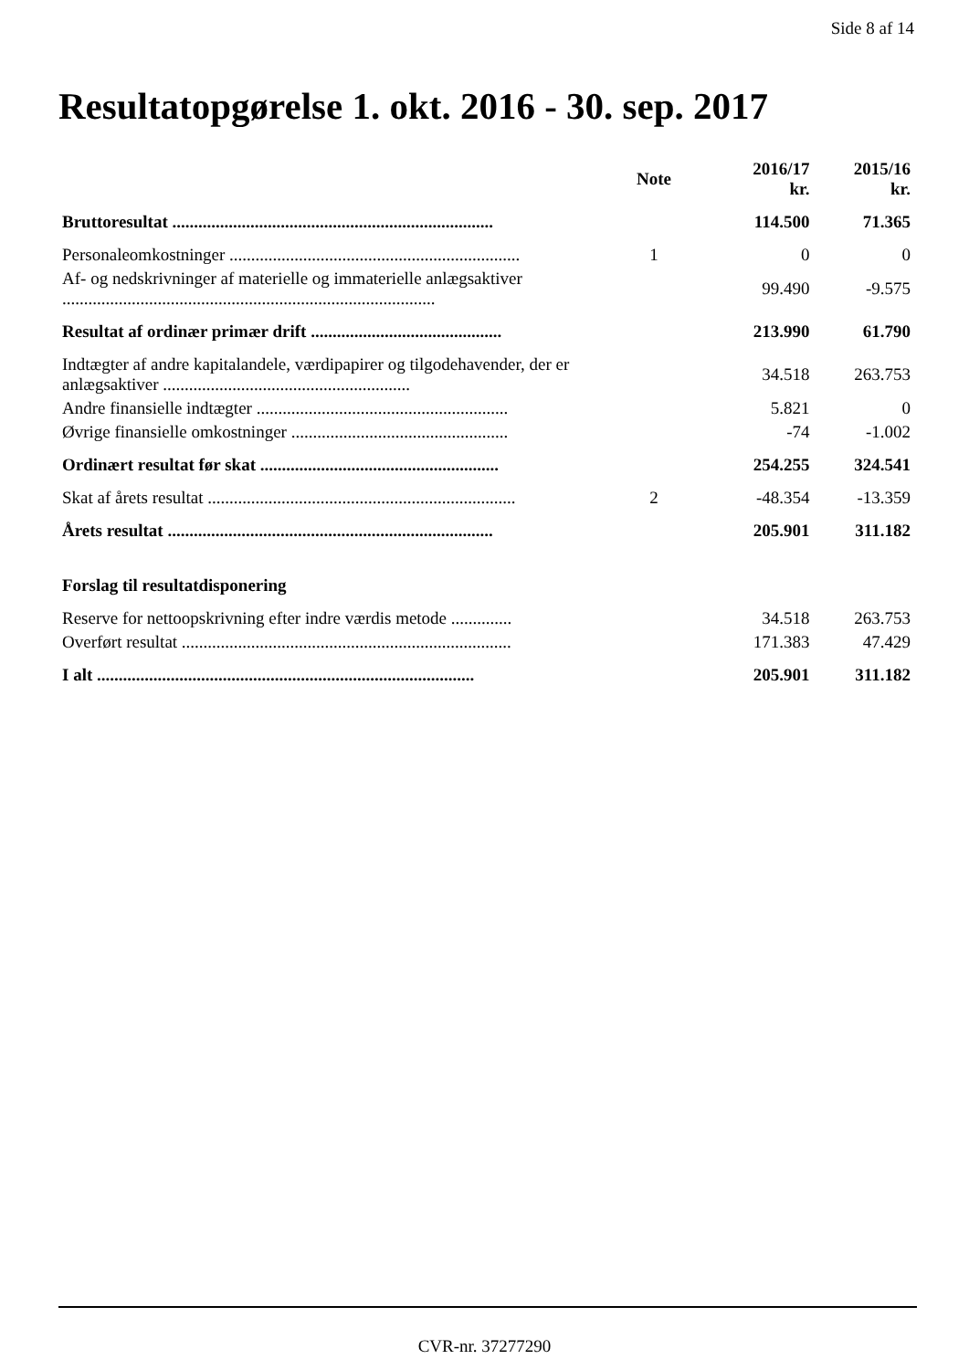Side 8 af 14
Resultatopgørelse 1. okt. 2016 - 30. sep. 2017
| | Note | 2016/17 kr. | 2015/16 kr. |
| --- | --- | --- | --- |
| Bruttoresultat .......................................................................... | | 114.500 | 71.365 |
| Personaleomkostninger ................................................................... | 1 | 0 | 0 |
| Af- og nedskrivninger af materielle og immaterielle anlægsaktiver ...................................................................................... | | 99.490 | -9.575 |
| Resultat af ordinær primær drift ............................................ | | 213.990 | 61.790 |
| Indtægter af andre kapitalandele, værdipapirer og tilgodehavender, der er anlægsaktiver ......................................................... | | 34.518 | 263.753 |
| Andre finansielle indtægter .......................................................... | | 5.821 | 0 |
| Øvrige finansielle omkostninger .................................................. | | -74 | -1.002 |
| Ordinært resultat før skat ....................................................... | | 254.255 | 324.541 |
| Skat af årets resultat ....................................................................... | 2 | -48.354 | -13.359 |
| Årets resultat ........................................................................... | | 205.901 | 311.182 |
| Forslag til resultatdisponering | | | |
| Reserve for nettoopskrivning efter indre værdis metode .............. | | 34.518 | 263.753 |
| Overført resultat ............................................................................ | | 171.383 | 47.429 |
| I alt ....................................................................................... | | 205.901 | 311.182 |
CVR-nr. 37277290